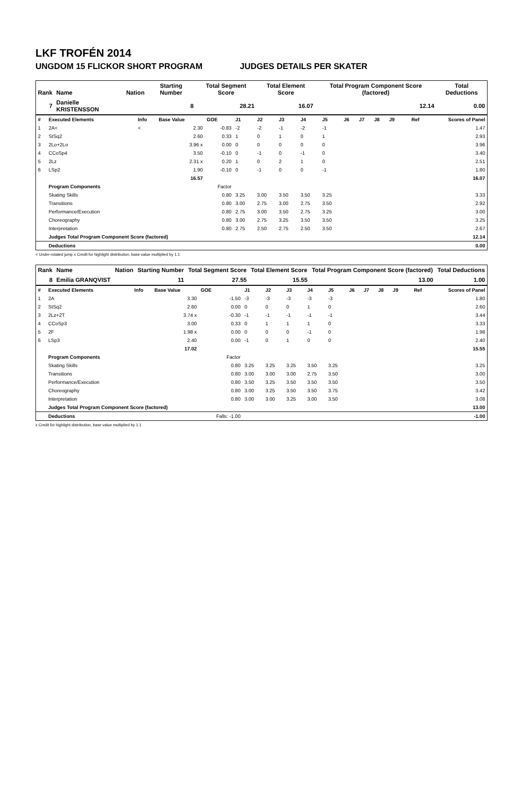LKF TROFÉN 2014
UNGDOM 15 FLICKOR SHORT PROGRAM JUDGES DETAILS PER SKATER
| Rank | Name | Nation | Starting Number | Total Segment Score | Total Element Score | Total Program Component Score (factored) | Total Deductions |
| --- | --- | --- | --- | --- | --- | --- | --- |
| 7 | Danielle KRISTENSSON | | 8 | 28.21 | 16.07 | 12.14 | 0.00 |
| # | Executed Elements | Info | Base Value | GOE | J1 | J2 | J3 | J4 | J5 | J6 | J7 | J8 | J9 | Ref | Scores of Panel |
| 1 | 2A< | < | 2.30 | -0.83 | -2 | -2 | -1 | -2 | -1 | | | | | | 1.47 |
| 2 | StSq2 | | 2.60 | 0.33 | 1 | 0 | 1 | 0 | 1 | | | | | | 2.93 |
| 3 | 2Lo+2Lo | | 3.96 x | 0.00 | 0 | 0 | 0 | 0 | 0 | | | | | | 3.96 |
| 4 | CCoSp4 | | 3.50 | -0.10 | 0 | -1 | 0 | -1 | 0 | | | | | | 3.40 |
| 5 | 2Lz | | 2.31 x | 0.20 | 1 | 0 | 2 | 1 | 0 | | | | | | 2.51 |
| 6 | LSp2 | | 1.90 | -0.10 | 0 | -1 | 0 | 0 | -1 | | | | | | 1.80 |
| | | | 16.57 | | | | | | | | | | | | 16.07 |
| | Program Components | | | Factor | | | | | | | | | | | |
| | Skating Skills | | | 0.80 | 3.25 | 3.00 | 3.50 | 3.50 | 3.25 | | | | | | 3.33 |
| | Transitions | | | 0.80 | 3.00 | 2.75 | 3.00 | 2.75 | 3.50 | | | | | | 2.92 |
| | Performance/Execution | | | 0.80 | 2.75 | 3.00 | 3.50 | 2.75 | 3.25 | | | | | | 3.00 |
| | Choreography | | | 0.80 | 3.00 | 2.75 | 3.25 | 3.50 | 3.50 | | | | | | 3.25 |
| | Interpretation | | | 0.80 | 2.75 | 2.50 | 2.75 | 2.50 | 3.50 | | | | | | 2.67 |
| | Judges Total Program Component Score (factored) | | | | | | | | | | | | | | 12.14 |
| | Deductions | | | | | | | | | | | | | | 0.00 |
< Under-rotated jump x Credit for highlight distribution, base value multiplied by 1.1
| Rank | Name | Nation | Starting Number | Total Segment Score | Total Element Score | Total Program Component Score (factored) | Total Deductions |
| --- | --- | --- | --- | --- | --- | --- | --- |
| 8 | Emilia GRANQVIST | | 11 | 27.55 | 15.55 | 13.00 | 1.00 |
| # | Executed Elements | Info | Base Value | GOE | J1 | J2 | J3 | J4 | J5 | J6 | J7 | J8 | J9 | Ref | Scores of Panel |
| 1 | 2A | | 3.30 | -1.50 | -3 | -3 | -3 | -3 | -3 | | | | | | 1.80 |
| 2 | StSq2 | | 2.60 | 0.00 | 0 | 0 | 0 | 1 | 0 | | | | | | 2.60 |
| 3 | 2Lz+2T | | 3.74 x | -0.30 | -1 | -1 | -1 | -1 | -1 | | | | | | 3.44 |
| 4 | CCoSp3 | | 3.00 | 0.33 | 0 | 1 | 1 | 1 | 0 | | | | | | 3.33 |
| 5 | 2F | | 1.98 x | 0.00 | 0 | 0 | 0 | -1 | 0 | | | | | | 1.98 |
| 6 | LSp3 | | 2.40 | 0.00 | -1 | 0 | 1 | 0 | 0 | | | | | | 2.40 |
| | | | 17.02 | | | | | | | | | | | | 15.55 |
| | Program Components | | | Factor | | | | | | | | | | | |
| | Skating Skills | | | 0.80 | 3.25 | 3.25 | 3.25 | 3.50 | 3.25 | | | | | | 3.25 |
| | Transitions | | | 0.80 | 3.00 | 3.00 | 3.00 | 2.75 | 3.50 | | | | | | 3.00 |
| | Performance/Execution | | | 0.80 | 3.50 | 3.25 | 3.50 | 3.50 | 3.50 | | | | | | 3.50 |
| | Choreography | | | 0.80 | 3.00 | 3.25 | 3.50 | 3.50 | 3.75 | | | | | | 3.42 |
| | Interpretation | | | 0.80 | 3.00 | 3.00 | 3.25 | 3.00 | 3.50 | | | | | | 3.08 |
| | Judges Total Program Component Score (factored) | | | | | | | | | | | | | | 13.00 |
| | Deductions | | | Falls: -1.00 | | | | | | | | | | | -1.00 |
x Credit for highlight distribution, base value multiplied by 1.1